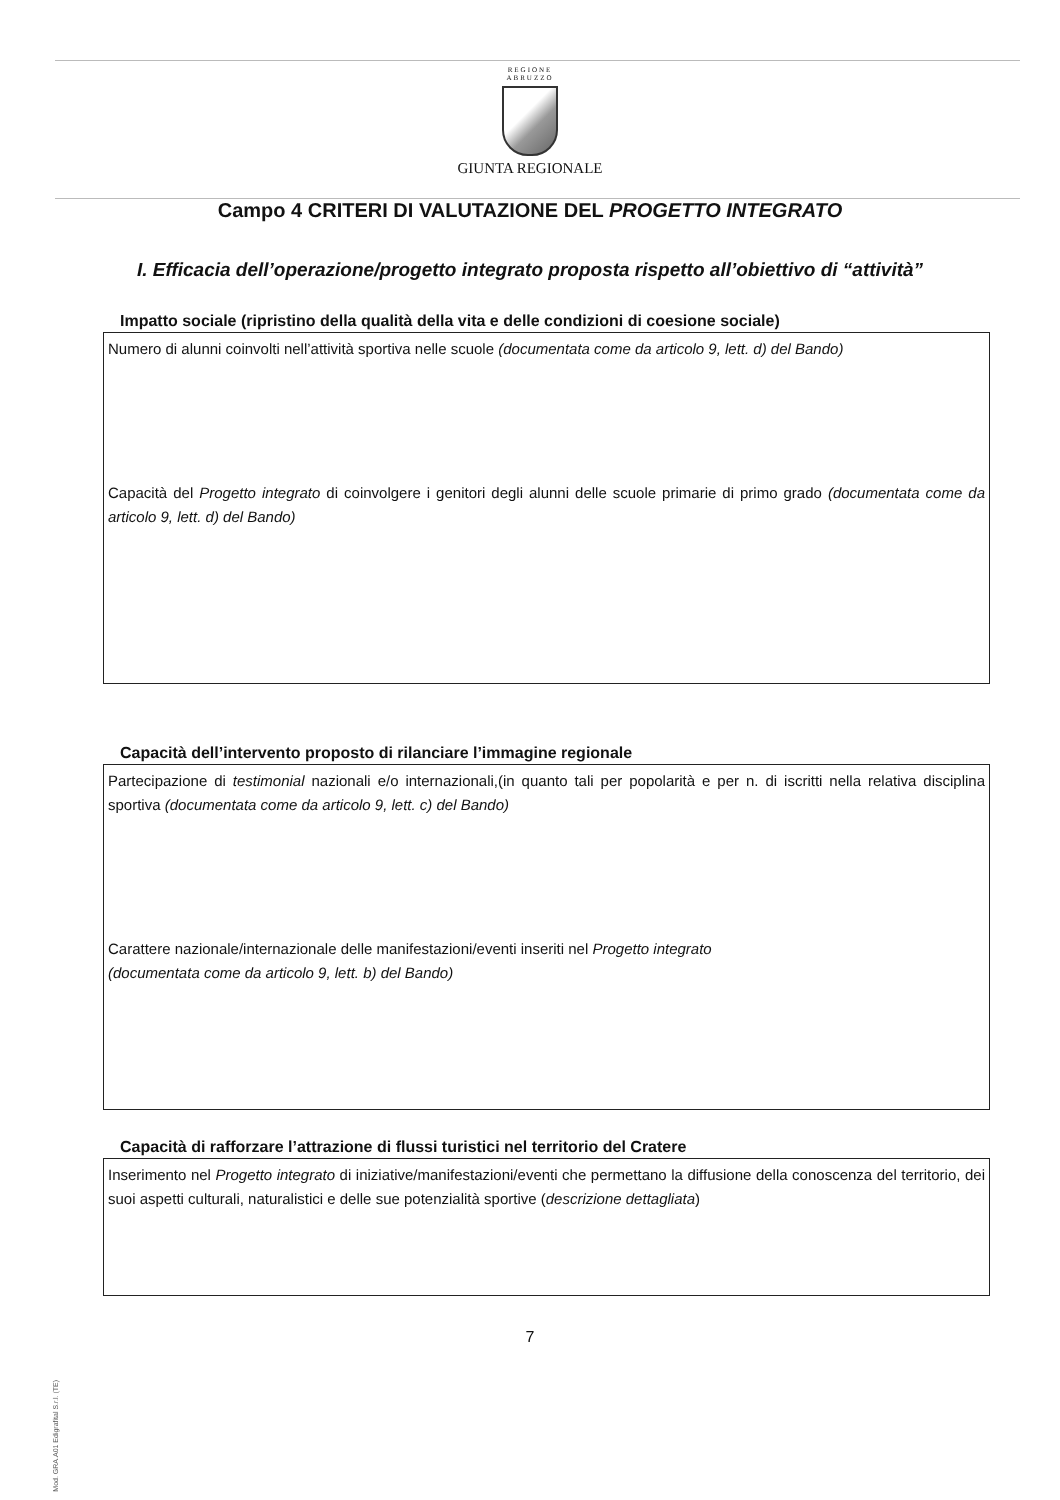REGIONE
ABRUZZO
GIUNTA REGIONALE
Campo 4 CRITERI DI VALUTAZIONE DEL PROGETTO INTEGRATO
I. Efficacia dell’operazione/progetto integrato proposta rispetto all’obiettivo di “attività”
Impatto sociale (ripristino della qualità della vita e delle condizioni di coesione sociale)
Numero di alunni coinvolti nell’attività sportiva nelle scuole (documentata come da articolo 9, lett. d) del Bando)
Capacità del Progetto integrato di coinvolgere i genitori degli alunni delle scuole primarie di primo grado (documentata come da articolo 9, lett. d) del Bando)
Capacità dell’intervento proposto di rilanciare l’immagine regionale
Partecipazione di testimonial nazionali e/o internazionali,(in quanto tali per popolarità e per n. di iscritti nella relativa disciplina sportiva (documentata come da articolo 9, lett. c) del Bando)
Carattere nazionale/internazionale delle manifestazioni/eventi inseriti nel Progetto integrato
(documentata come da articolo 9, lett. b) del Bando)
Capacità di rafforzare l’attrazione di flussi turistici nel territorio del Cratere
Inserimento nel Progetto integrato di iniziative/manifestazioni/eventi che permettano la diffusione della conoscenza del territorio, dei suoi aspetti culturali, naturalistici e delle sue potenzialità sportive (descrizione dettagliata)
7
Mod. GRA.A01 Edigrafital S.r.l. (TE)